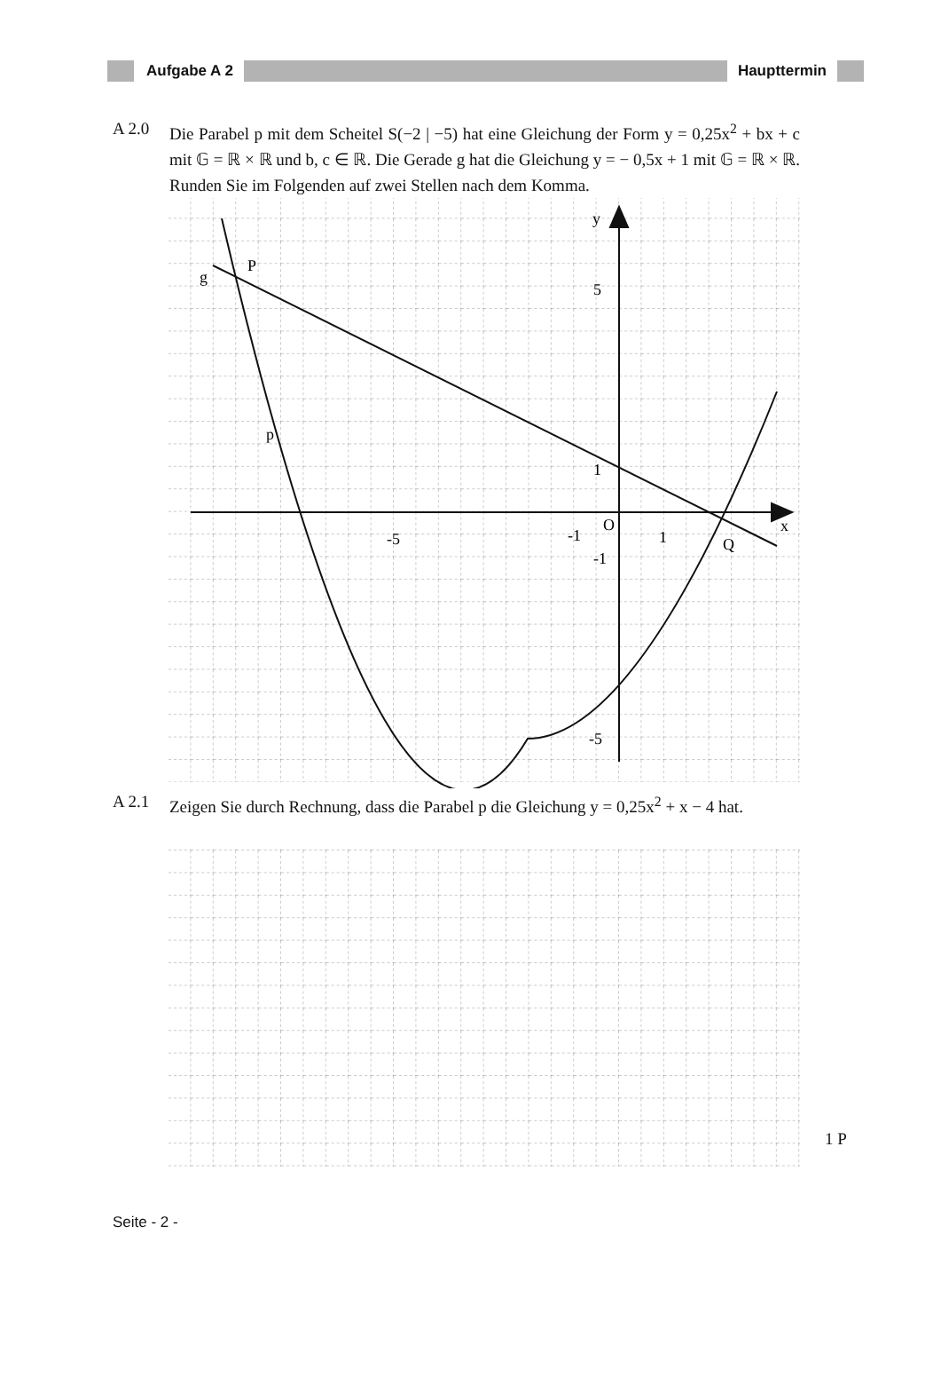Aufgabe A 2 Haupttermin
A 2.0 Die Parabel p mit dem Scheitel S(−2 | −5) hat eine Gleichung der Form y = 0,25x<sup>2</sup> + bx + c mit 𝔾 = ℝ × ℝ und b, c ∈ ℝ. Die Gerade g hat die Gleichung y = − 0,5x + 1 mit 𝔾 = ℝ × ℝ.
Runden Sie im Folgenden auf zwei Stellen nach dem Komma.
y
x
5
1
O
-5
-1
1
-1
-5
g
P
p
Q
A 2.1 Zeigen Sie durch Rechnung, dass die Parabel p die Gleichung y = 0,25x<sup>2</sup> + x − 4 hat.
1 P
Seite - 2 -